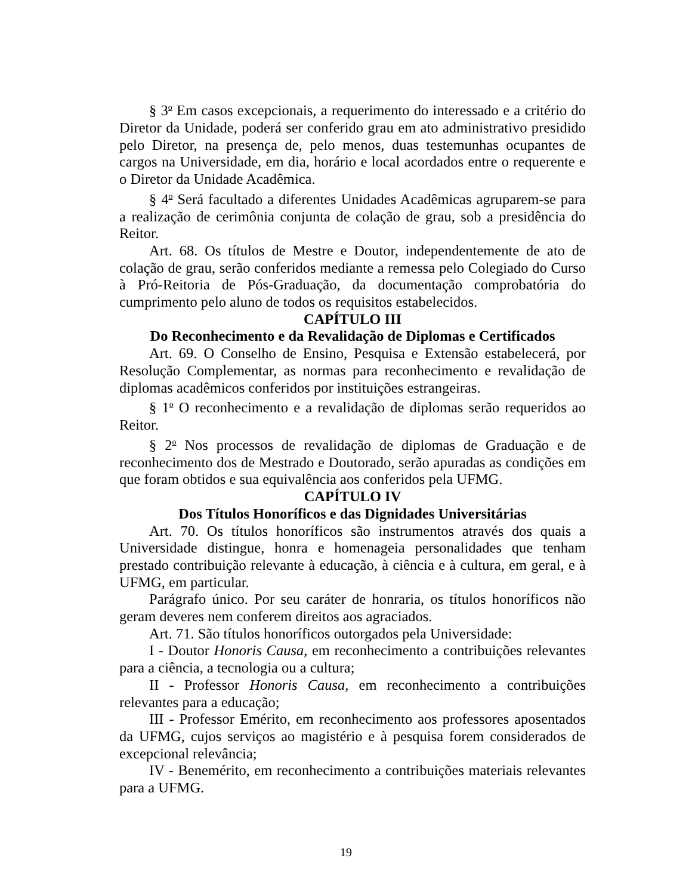§ 3<sup>o</sup> Em casos excepcionais, a requerimento do interessado e a critério do Diretor da Unidade, poderá ser conferido grau em ato administrativo presidido pelo Diretor, na presença de, pelo menos, duas testemunhas ocupantes de cargos na Universidade, em dia, horário e local acordados entre o requerente e o Diretor da Unidade Acadêmica.
§ 4<sup>o</sup> Será facultado a diferentes Unidades Acadêmicas agruparem-se para a realização de cerimônia conjunta de colação de grau, sob a presidência do Reitor.
Art. 68. Os títulos de Mestre e Doutor, independentemente de ato de colação de grau, serão conferidos mediante a remessa pelo Colegiado do Curso à Pró-Reitoria de Pós-Graduação, da documentação comprobatória do cumprimento pelo aluno de todos os requisitos estabelecidos.
CAPÍTULO III
Do Reconhecimento e da Revalidação de Diplomas e Certificados
Art. 69. O Conselho de Ensino, Pesquisa e Extensão estabelecerá, por Resolução Complementar, as normas para reconhecimento e revalidação de diplomas acadêmicos conferidos por instituições estrangeiras.
§ 1<sup>o</sup> O reconhecimento e a revalidação de diplomas serão requeridos ao Reitor.
§ 2<sup>o</sup> Nos processos de revalidação de diplomas de Graduação e de reconhecimento dos de Mestrado e Doutorado, serão apuradas as condições em que foram obtidos e sua equivalência aos conferidos pela UFMG.
CAPÍTULO IV
Dos Títulos Honoríficos e das Dignidades Universitárias
Art. 70. Os títulos honoríficos são instrumentos através dos quais a Universidade distingue, honra e homenageia personalidades que tenham prestado contribuição relevante à educação, à ciência e à cultura, em geral, e à UFMG, em particular.
Parágrafo único. Por seu caráter de honraria, os títulos honoríficos não geram deveres nem conferem direitos aos agraciados.
Art. 71. São títulos honoríficos outorgados pela Universidade:
I - Doutor Honoris Causa, em reconhecimento a contribuições relevantes para a ciência, a tecnologia ou a cultura;
II - Professor Honoris Causa, em reconhecimento a contribuições relevantes para a educação;
III - Professor Emérito, em reconhecimento aos professores aposentados da UFMG, cujos serviços ao magistério e à pesquisa forem considerados de excepcional relevância;
IV - Benemérito, em reconhecimento a contribuições materiais relevantes para a UFMG.
19